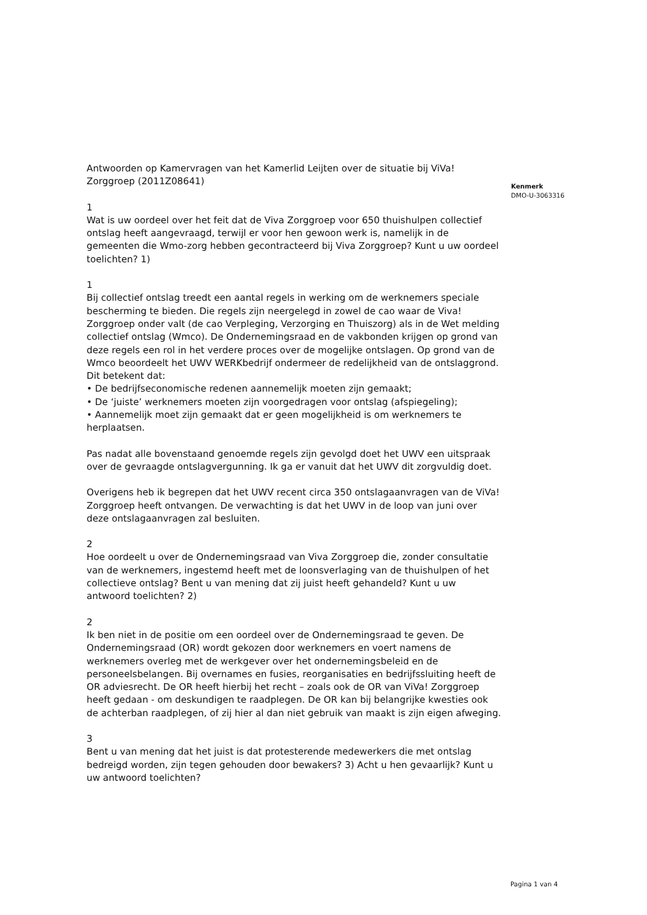Antwoorden op Kamervragen van het Kamerlid Leijten over de situatie bij ViVa! Zorggroep (2011Z08641)
1
Wat is uw oordeel over het feit dat de Viva Zorggroep voor 650 thuishulpen collectief ontslag heeft aangevraagd, terwijl er voor hen gewoon werk is, namelijk in de gemeenten die Wmo-zorg hebben gecontracteerd bij Viva Zorggroep? Kunt u uw oordeel toelichten? 1)
1
Bij collectief ontslag treedt een aantal regels in werking om de werknemers speciale bescherming te bieden. Die regels zijn neergelegd in zowel de cao waar de Viva! Zorggroep onder valt (de cao Verpleging, Verzorging en Thuiszorg) als in de Wet melding collectief ontslag (Wmco). De Ondernemingsraad en de vakbonden krijgen op grond van deze regels een rol in het verdere proces over de mogelijke ontslagen. Op grond van de Wmco beoordeelt het UWV WERKbedrijf ondermeer de redelijkheid van de ontslaggrond. Dit betekent dat:
• De bedrijfseconomische redenen aannemelijk moeten zijn gemaakt;
• De ‘juiste’ werknemers moeten zijn voorgedragen voor ontslag (afspiegeling);
• Aannemelijk moet zijn gemaakt dat er geen mogelijkheid is om werknemers te herplaatsen.
Pas nadat alle bovenstaand genoemde regels zijn gevolgd doet het UWV een uitspraak over de gevraagde ontslagvergunning. Ik ga er vanuit dat het UWV dit zorgvuldig doet.
Overigens heb ik begrepen dat het UWV recent circa 350 ontslagaanvragen van de ViVa! Zorggroep heeft ontvangen. De verwachting is dat het UWV in de loop van juni over deze ontslagaanvragen zal besluiten.
2
Hoe oordeelt u over de Ondernemingsraad van Viva Zorggroep die, zonder consultatie van de werknemers, ingestemd heeft met de loonsverlaging van de thuishulpen of het collectieve ontslag? Bent u van mening dat zij juist heeft gehandeld? Kunt u uw antwoord toelichten? 2)
2
Ik ben niet in de positie om een oordeel over de Ondernemingsraad te geven. De Ondernemingsraad (OR) wordt gekozen door werknemers en voert namens de werknemers overleg met de werkgever over het ondernemingsbeleid en de personeelsbelangen. Bij overnames en fusies, reorganisaties en bedrijfssluiting heeft de OR adviesrecht. De OR heeft hierbij het recht – zoals ook de OR van ViVa! Zorggroep heeft gedaan - om deskundigen te raadplegen. De OR kan bij belangrijke kwesties ook de achterban raadplegen, of zij hier al dan niet gebruik van maakt is zijn eigen afweging.
3
Bent u van mening dat het juist is dat protesterende medewerkers die met ontslag bedreigd worden, zijn tegen gehouden door bewakers? 3) Acht u hen gevaarlijk? Kunt u uw antwoord toelichten?
Kenmerk
DMO-U-3063316
Pagina 1 van 4